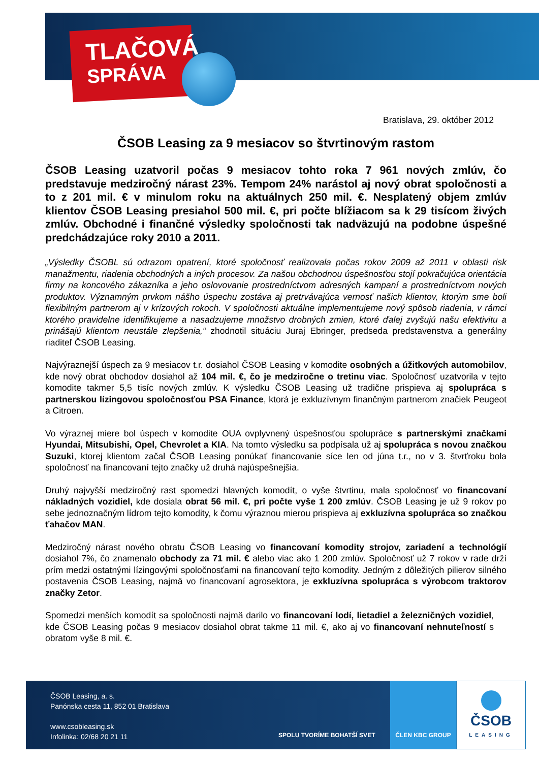TLAČOVÁ
SPRÁVA
Bratislava, 29. október 2012
ČSOB Leasing za 9 mesiacov so štvrtinovým rastom
ČSOB Leasing uzatvoril počas 9 mesiacov tohto roka 7 961 nových zmlúv, čo predstavuje medziročný nárast 23%. Tempom 24% narástol aj nový obrat spoločnosti a to z 201 mil. € v minulom roku na aktuálnych 250 mil. €. Nesplatený objem zmlúv klientov ČSOB Leasing presiahol 500 mil. €, pri počte blížiacom sa k 29 tisícom živých zmlúv. Obchodné i finančné výsledky spoločnosti tak nadväzujú na podobne úspešné predchádzajúce roky 2010 a 2011.
„Výsledky ČSOBL sú odrazom opatrení, ktoré spoločnosť realizovala počas rokov 2009 až 2011 v oblasti risk manažmentu, riadenia obchodných a iných procesov. Za našou obchodnou úspešnosťou stojí pokračujúca orientácia firmy na koncového zákazníka a jeho oslovovanie prostredníctvom adresných kampaní a prostredníctvom nových produktov. Významným prvkom nášho úspechu zostáva aj pretrvávajúca vernosť našich klientov, ktorým sme boli flexibilným partnerom aj v krízových rokoch. V spoločnosti aktuálne implementujeme nový spôsob riadenia, v rámci ktorého pravidelne identifikujeme a nasadzujeme množstvo drobných zmien, ktoré ďalej zvyšujú našu efektivitu a prinášajú klientom neustále zlepšenia,“ zhodnotil situáciu Juraj Ebringer, predseda predstavenstva a generálny riaditeľ ČSOB Leasing.
Najvýraznejší úspech za 9 mesiacov t.r. dosiahol ČSOB Leasing v komodite osobných a úžitkových automobilov, kde nový obrat obchodov dosiahol až 104 mil. €, čo je medziročne o tretinu viac. Spoločnosť uzatvorila v tejto komodite takmer 5,5 tisíc nových zmlúv. K výsledku ČSOB Leasing už tradične prispieva aj spolupráca s partnerskou lízingovou spoločnosťou PSA Finance, ktorá je exkluzívnym finančným partnerom značiek Peugeot a Citroen.
Vo výraznej miere bol úspech v komodite OUA ovplyvnený úspešnosťou spolupráce s partnerskými značkami Hyundai, Mitsubishi, Opel, Chevrolet a KIA. Na tomto výsledku sa podpísala už aj spolupráca s novou značkou Suzuki, ktorej klientom začal ČSOB Leasing ponúkať financovanie síce len od júna t.r., no v 3. štvrťroku bola spoločnosť na financovaní tejto značky už druhá najúspešnejšia.
Druhý najvyšší medziročný rast spomedzi hlavných komodít, o vyše štvrtinu, mala spoločnosť vo financovaní nákladných vozidiel, kde dosiala obrat 56 mil. €, pri počte vyše 1 200 zmlúv. ČSOB Leasing je už 9 rokov po sebe jednoznačným lídrom tejto komodity, k čomu výraznou mierou prispieva aj exkluzívna spolupráca so značkou ťahačov MAN.
Medziročný nárast nového obratu ČSOB Leasing vo financovaní komodity strojov, zariadení a technológií dosiahol 7%, čo znamenalo obchody za 71 mil. € alebo viac ako 1 200 zmlúv. Spoločnosť už 7 rokov v rade drží prím medzi ostatnými lízingovými spoločnosťami na financovaní tejto komodity. Jedným z dôležitých pilierov silného postavenia ČSOB Leasing, najmä vo financovaní agrosektora, je exkluzívna spolupráca s výrobcom traktorov značky Zetor.
Spomedzi menších komodít sa spoločnosti najmä darilo vo financovaní lodí, lietadiel a železničných vozidiel, kde ČSOB Leasing počas 9 mesiacov dosiahol obrat takme 11 mil. €, ako aj vo financovaní nehnuteľností s obratom vyše 8 mil. €.
ČSOB Leasing, a. s.
Panónska cesta 11, 852 01 Bratislava
www.csobleasing.sk
Infolinka: 02/68 20 21 11
SPOLU TVORÍME BOHATŠÍ SVET ČLEN KBC GROUP
ČSOB
LEASING